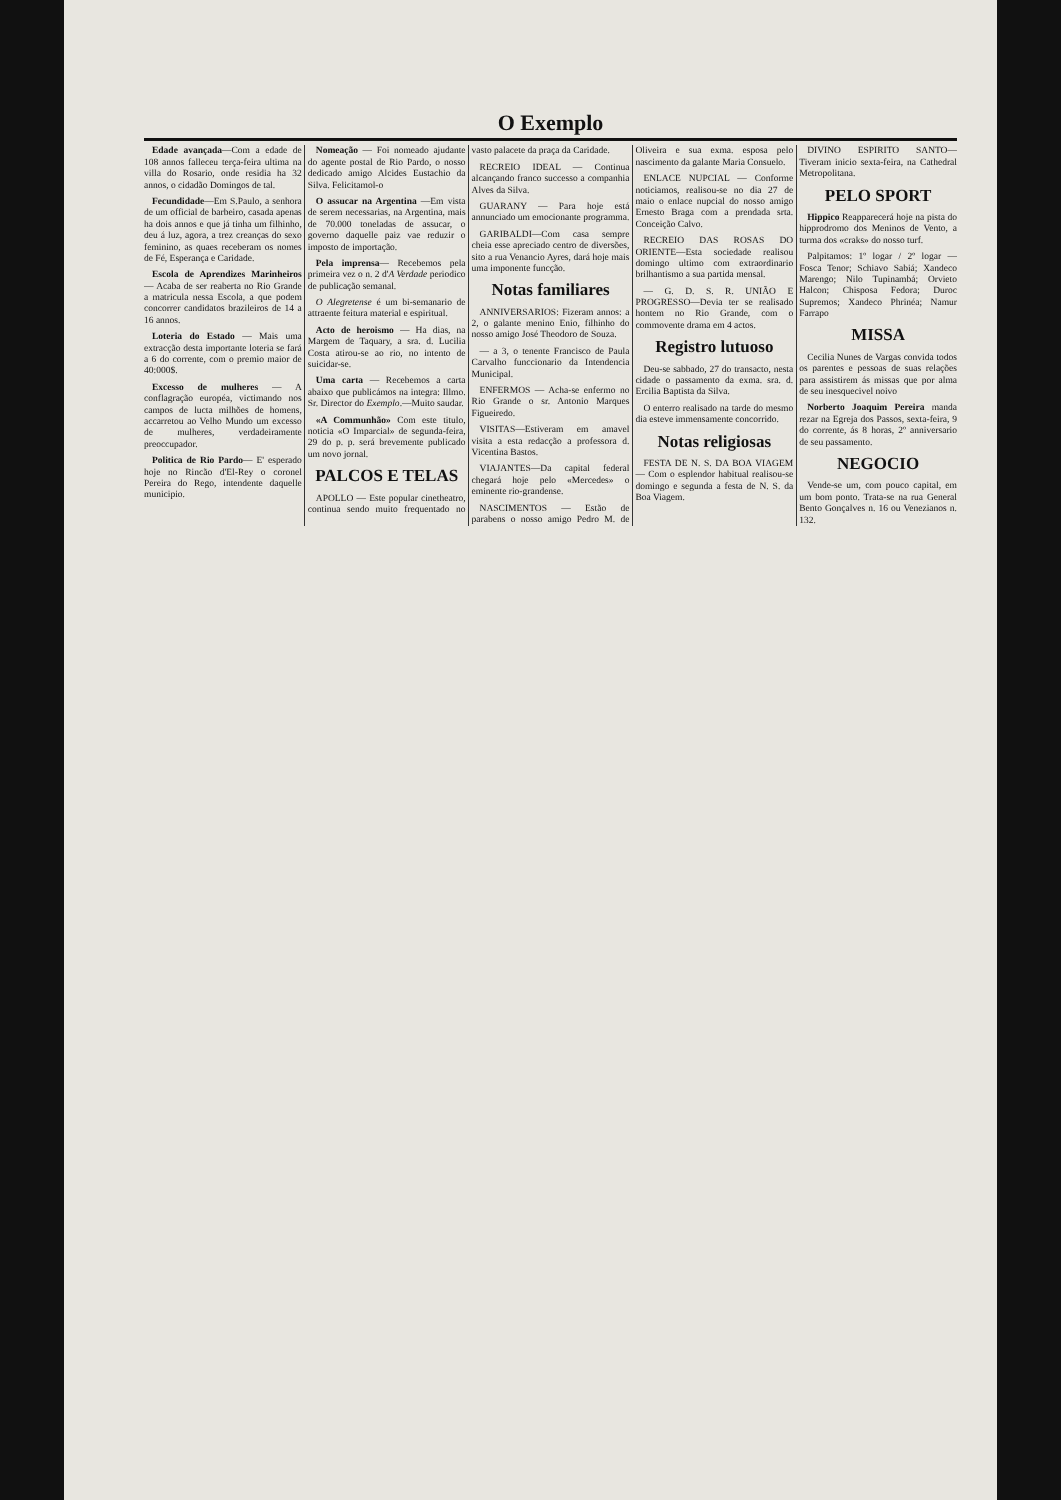O Exemplo
Edade avançada—Com a edade de 108 annos falleceu terça-feira ultima na villa do Rosario, onde residia ha 32 annos, o cidadão Domingos de tal.
Fecundidade—Em S.Paulo, a senhora de um official de barbeiro, casada apenas ha dois annos e que já tinha um filhinho, deu á luz, agora, a trez creanças do sexo feminino, as quaes receberam os nomes de Fé, Esperança e Caridade.
Escola de Aprendizes Marinheiros — Acaba de ser reaberta no Rio Grande a matricula nessa Escola, a que podem concorrer candidatos brazileiros de 14 a 16 annos.
Loteria do Estado — Mais uma extracção desta importante loteria se fará a 6 do corrente, com o premio maior de 40:000$.
Excesso de mulheres — A conflagração européa, victimando nos campos de lucta milhões de homens, accarretou ao Velho Mundo um excesso de mulheres, verdadeiramente preoccupador.
Politica de Rio Pardo— E' esperado hoje no Rincão d'El-Rey o coronel Pereira do Rego, intendente daquelle municipio.
Nomeação — Foi nomeado ajudante do agente postal de Rio Pardo, o nosso dedicado amigo Alcides Eustachio da Silva. Felicitamol-o
O assucar na Argentina —Em vista de serem necessarias, na Argentina, mais de 70.000 toneladas de assucar, o governo daquelle paiz vae reduzir o imposto de importação.
Pela imprensa— Recebemos pela primeira vez o n. 2 d'A Verdade periodico de publicação semanal.
O Alegretense é um bi-semanario de attraente feitura material e espiritual.
Acto de heroismo — Ha dias, na Margem de Taquary, a sra. d. Lucilia Costa atirou-se ao rio, no intento de suicidar-se.
Uma carta — Recebemos a carta abaixo que publicámos na integra: Illmo. Sr. Director do Exemplo.—Muito saudar.
«A Communhão» Com este titulo, noticia «O Imparcial» de segunda-feira, 29 do p. p. será brevemente publicado um novo jornal.
PALCOS E TELAS
APOLLO — Este popular cinetheatro, continua sendo muito frequentado no vasto palacete da praça da Caridade.
RECREIO IDEAL — Continua alcançando franco successo a companhia Alves da Silva.
GUARANY — Para hoje está annunciado um emocionante programma.
GARIBALDI—Com casa sempre cheia esse apreciado centro de diversões, sito a rua Venancio Ayres, dará hoje mais uma imponente funcção.
Notas familiares
ANNIVERSARIOS: Fizeram annos: a 2, o galante menino Enio, filhinho do nosso amigo José Theodoro de Souza.
— a 3, o tenente Francisco de Paula Carvalho funccionario da Intendencia Municipal.
ENFERMOS — Acha-se enfermo no Rio Grande o sr. Antonio Marques Figueiredo.
VISITAS—Estiveram em amavel visita a esta redacção a professora d. Vicentina Bastos.
VIAJANTES—Da capital federal chegará hoje pelo «Mercedes» o eminente rio-grandense.
NASCIMENTOS — Estão de parabens o nosso amigo Pedro M. de Oliveira e sua exma. esposa pelo nascimento da galante Maria Consuelo.
ENLACE NUPCIAL — Conforme noticiamos, realisou-se no dia 27 de maio o enlace nupcial do nosso amigo Ernesto Braga com a prendada srta. Conceição Calvo.
RECREIO DAS ROSAS DO ORIENTE—Esta sociedade realisou domingo ultimo com extraordinario brilhantismo a sua partida mensal.
— G. D. S. R. UNIÃO E PROGRESSO—Devia ter se realisado hontem no Rio Grande, com o commovente drama em 4 actos.
Registro lutuoso
Deu-se sabbado, 27 do transacto, nesta cidade o passamento da exma. sra. d. Ercilia Baptista da Silva.
O enterro realisado na tarde do mesmo dia esteve immensamente concorrido.
Notas religiosas
FESTA DE N. S. DA BOA VIAGEM— Com o esplendor habitual realisou-se domingo e segunda a festa de N. S. da Boa Viagem.
DIVINO ESPIRITO SANTO—Tiveram inicio sexta-feira, na Cathedral Metropolitana.
PELO SPORT
Hippico Reapparecerá hoje na pista do hipprodromo dos Meninos de Vento, a turma dos «craks» do nosso turf.
Palpitamos: 1º logar / 2º logar — Fosca Tenor; Schiavo Sabiá; Xandeco Marengo; Nilo Tupinambá; Orvieto Halcon; Chisposa Fedora; Duroc Supremos; Xandeco Phrinéa; Namur Farrapo
MISSA
Cecilia Nunes de Vargas convida todos os parentes e pessoas de suas relações para assistirem ás missas que por alma de seu inesquecivel noivo
Norberto Joaquim Pereira manda rezar na Egreja dos Passos, sexta-feira, 9 do corrente, ás 8 horas, 2º anniversario de seu passamento.
NEGOCIO
Vende-se um, com pouco capital, em um bom ponto. Trata-se na rua General Bento Gonçalves n. 16 ou Venezianos n. 132.